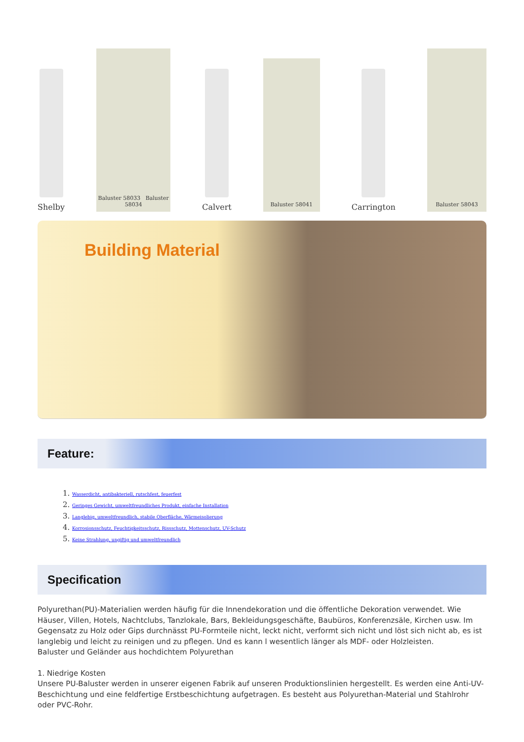Shelby
Baluster 58033 Baluster 58034
Calvert
Baluster 58041
Carrington
Baluster 58043
Building Material
Feature:
1. Wasserdicht, antibakteriell, rutschfest, feuerfest
2. Geringes Gewicht, umweltfreundliches Produkt, einfache Installation
3. Langlebig, umweltfreundlich, stabile Oberfläche, Wärmeisolierung
4. Korrosionsschutz, Feuchtigkeitsschutz, Rissschutz, Mottenschutz, UV-Schutz
5. Keine Strahlung, ungiftig und umweltfreundlich
Specification
Polyurethan(PU)-Materialien werden häufig für die Innendekoration und die öffentliche Dekoration verwendet. Wie Häuser, Villen, Hotels, Nachtclubs, Tanzlokale, Bars, Bekleidungsgeschäfte, Baubüros, Konferenzsäle, Kirchen usw. Im Gegensatz zu Holz oder Gips durchnässt PU-Formteile nicht, leckt nicht, verformt sich nicht und löst sich nicht ab, es ist langlebig und leicht zu reinigen und zu pflegen. Und es kann l wesentlich länger als MDF- oder Holzleisten.
Baluster und Geländer aus hochdichtem Polyurethan
1. Niedrige Kosten
Unsere PU-Baluster werden in unserer eigenen Fabrik auf unseren Produktionslinien hergestellt. Es werden eine Anti-UV-Beschichtung und eine feldfertige Erstbeschichtung aufgetragen. Es besteht aus Polyurethan-Material und Stahlrohr oder PVC-Rohr.